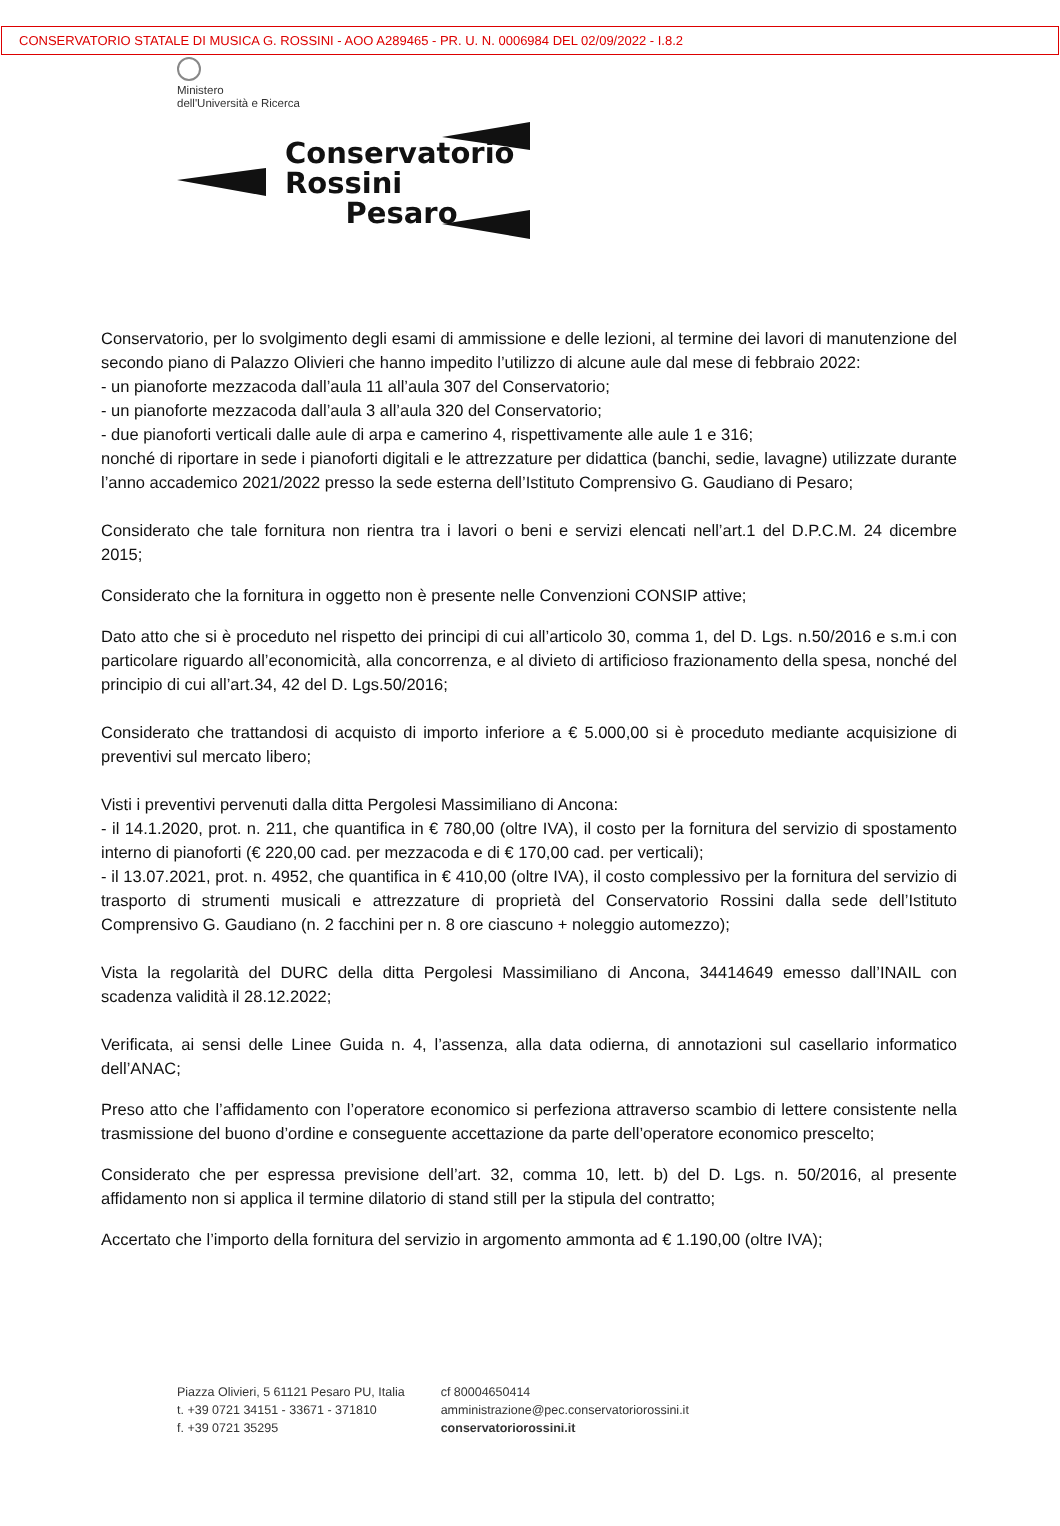CONSERVATORIO STATALE DI MUSICA G. ROSSINI - AOO A289465 - PR. U. N. 0006984 DEL 02/09/2022 - I.8.2
Ministero
dell'Università e Ricerca
Conservatorio
Rossini
Pesaro
Conservatorio, per lo svolgimento degli esami di ammissione e delle lezioni, al termine dei lavori di manutenzione del secondo piano di Palazzo Olivieri che hanno impedito l’utilizzo di alcune aule dal mese di febbraio 2022:
- un pianoforte mezzacoda dall’aula 11 all’aula 307 del Conservatorio;
- un pianoforte mezzacoda dall’aula 3 all’aula 320 del Conservatorio;
- due pianoforti verticali dalle aule di arpa e camerino 4, rispettivamente alle aule 1 e 316;
nonché di riportare in sede i pianoforti digitali e le attrezzature per didattica (banchi, sedie, lavagne) utilizzate durante l’anno accademico 2021/2022 presso la sede esterna dell’Istituto Comprensivo G. Gaudiano di Pesaro;
Considerato che tale fornitura non rientra tra i lavori o beni e servizi elencati nell’art.1 del D.P.C.M. 24 dicembre 2015;
Considerato che la fornitura in oggetto non è presente nelle Convenzioni CONSIP attive;
Dato atto che si è proceduto nel rispetto dei principi di cui all’articolo 30, comma 1, del D. Lgs. n.50/2016 e s.m.i con particolare riguardo all’economicità, alla concorrenza, e al divieto di artificioso frazionamento della spesa, nonché del principio di cui all’art.34, 42 del D. Lgs.50/2016;
Considerato che trattandosi di acquisto di importo inferiore a € 5.000,00 si è proceduto mediante acquisizione di preventivi sul mercato libero;
Visti i preventivi pervenuti dalla ditta Pergolesi Massimiliano di Ancona:
- il 14.1.2020, prot. n. 211, che quantifica in € 780,00 (oltre IVA), il costo per la fornitura del servizio di spostamento interno di pianoforti (€ 220,00 cad. per mezzacoda e di € 170,00 cad. per verticali);
- il 13.07.2021, prot. n. 4952, che quantifica in € 410,00 (oltre IVA), il costo complessivo per la fornitura del servizio di trasporto di strumenti musicali e attrezzature di proprietà del Conservatorio Rossini dalla sede dell’Istituto Comprensivo G. Gaudiano (n. 2 facchini per n. 8 ore ciascuno + noleggio automezzo);
Vista la regolarità del DURC della ditta Pergolesi Massimiliano di Ancona, 34414649 emesso dall’INAIL con scadenza validità il 28.12.2022;
Verificata, ai sensi delle Linee Guida n. 4, l’assenza, alla data odierna, di annotazioni sul casellario informatico dell’ANAC;
Preso atto che l’affidamento con l’operatore economico si perfeziona attraverso scambio di lettere consistente nella trasmissione del buono d’ordine e conseguente accettazione da parte dell’operatore economico prescelto;
Considerato che per espressa previsione dell’art. 32, comma 10, lett. b) del D. Lgs. n. 50/2016, al presente affidamento non si applica il termine dilatorio di stand still per la stipula del contratto;
Accertato che l’importo della fornitura del servizio in argomento ammonta ad € 1.190,00 (oltre IVA);
Piazza Olivieri, 5 61121 Pesaro PU, Italia
t. +39 0721 34151 - 33671 - 371810
f. +39 0721 35295
cf 80004650414
amministrazione@pec.conservatoriorossini.it
conservatoriorossini.it